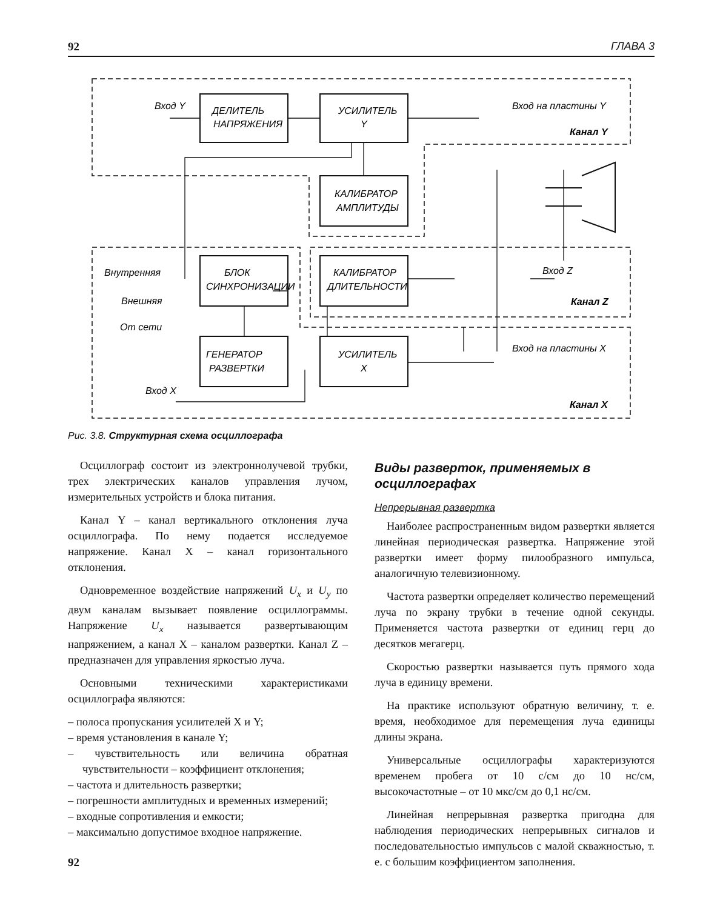92 ГЛАВА 3
Вход Y
ДЕЛИТЕЛЬ
НАПРЯЖЕНИЯ
УСИЛИТЕЛЬ
Y
Вход на пластины Y
Канал Y
КАЛИБРАТОР
АМПЛИТУДЫ
Внутренняя
Внешняя
От сети
БЛОК
СИНХРОНИЗАЦИИ
КАЛИБРАТОР
ДЛИТЕЛЬНОСТИ
Вход Z
Канал Z
ГЕНЕРАТОР
РАЗВЕРТКИ
УСИЛИТЕЛЬ
X
Вход на пластины X
Вход X
Канал X
Рис. 3.8. Структурная схема осциллографа
Осциллограф состоит из электроннолучевой трубки, трех электрических каналов управления лучом, измерительных устройств и блока питания.
Канал Y – канал вертикального отклонения луча осциллографа. По нему подается исследуемое напряжение. Канал X – канал горизонтального отклонения.
Одновременное воздействие напряжений U<sub>x</sub> и U<sub>y</sub> по двум каналам вызывает появление осциллограммы. Напряжение U<sub>x</sub> называется развертывающим напряжением, а канал X – каналом развертки. Канал Z – предназначен для управления яркостью луча.
Основными техническими характеристиками осциллографа являются:
– полоса пропускания усилителей X и Y;
– время установления в канале Y;
– чувствительность или величина обратная чувствительности – коэффициент отклонения;
– частота и длительность развертки;
– погрешности амплитудных и временных измерений;
– входные сопротивления и емкости;
– максимально допустимое входное напряжение.
Виды разверток, применяемых в осциллографах
Непрерывная развертка
Наиболее распространенным видом развертки является линейная периодическая развертка. Напряжение этой развертки имеет форму пилообразного импульса, аналогичную телевизионному.
Частота развертки определяет количество перемещений луча по экрану трубки в течение одной секунды. Применяется частота развертки от единиц герц до десятков мегагерц.
Скоростью развертки называется путь прямого хода луча в единицу времени.
На практике используют обратную величину, т. е. время, необходимое для перемещения луча единицы длины экрана.
Универсальные осциллографы характеризуются временем пробега от 10 с/см до 10 нс/см, высокочастотные – от 10 мкс/см до 0,1 нс/см.
Линейная непрерывная развертка пригодна для наблюдения периодических непрерывных сигналов и последовательностью импульсов с малой скважностью, т. е. с большим коэффициентом заполнения.
92